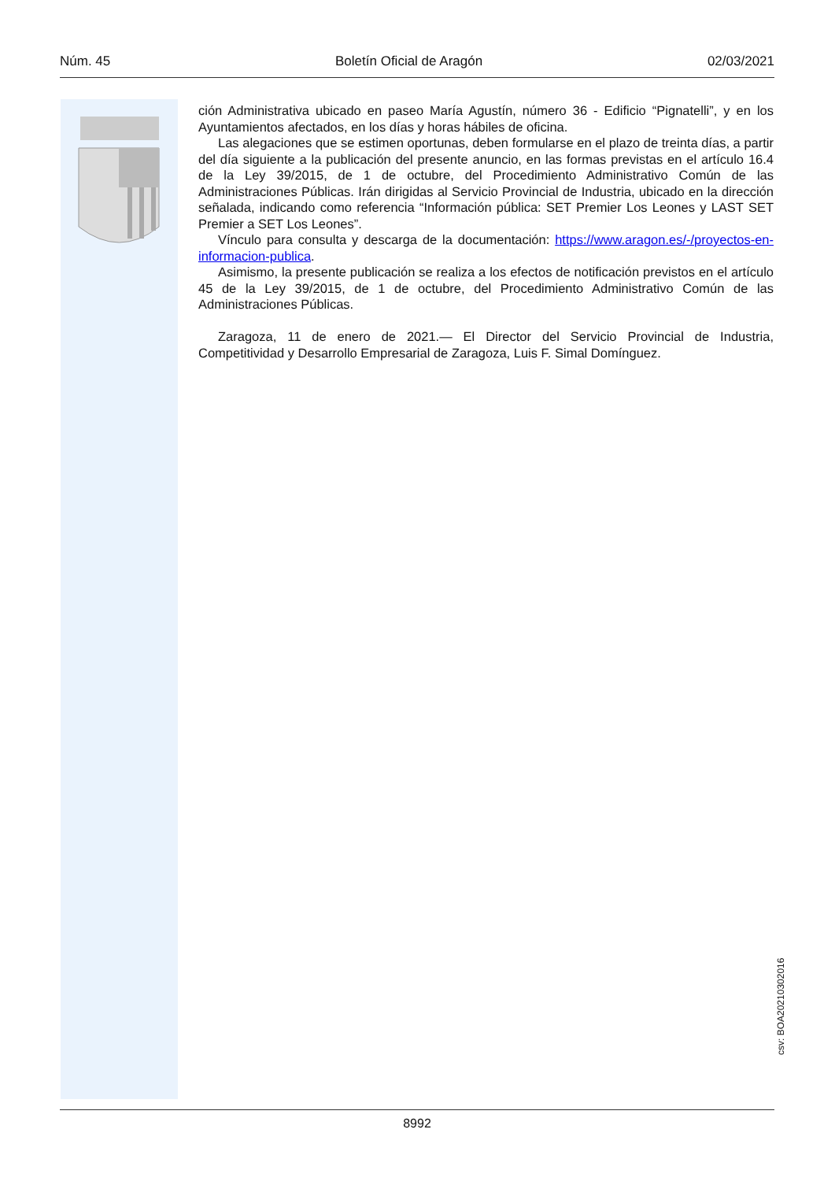Núm. 45 Boletín Oficial de Aragón 02/03/2021
ción Administrativa ubicado en paseo María Agustín, número 36 - Edificio “Pignatelli”, y en los Ayuntamientos afectados, en los días y horas hábiles de oficina.
Las alegaciones que se estimen oportunas, deben formularse en el plazo de treinta días, a partir del día siguiente a la publicación del presente anuncio, en las formas previstas en el artículo 16.4 de la Ley 39/2015, de 1 de octubre, del Procedimiento Administrativo Común de las Administraciones Públicas. Irán dirigidas al Servicio Provincial de Industria, ubicado en la dirección señalada, indicando como referencia “Información pública: SET Premier Los Leones y LAST SET Premier a SET Los Leones”.
Vínculo para consulta y descarga de la documentación: https://www.aragon.es/-/proyectos-en-informacion-publica.
Asimismo, la presente publicación se realiza a los efectos de notificación previstos en el artículo 45 de la Ley 39/2015, de 1 de octubre, del Procedimiento Administrativo Común de las Administraciones Públicas.
Zaragoza, 11 de enero de 2021.— El Director del Servicio Provincial de Industria, Competitividad y Desarrollo Empresarial de Zaragoza, Luis F. Simal Domínguez.
csv: BOA20210302016
8992